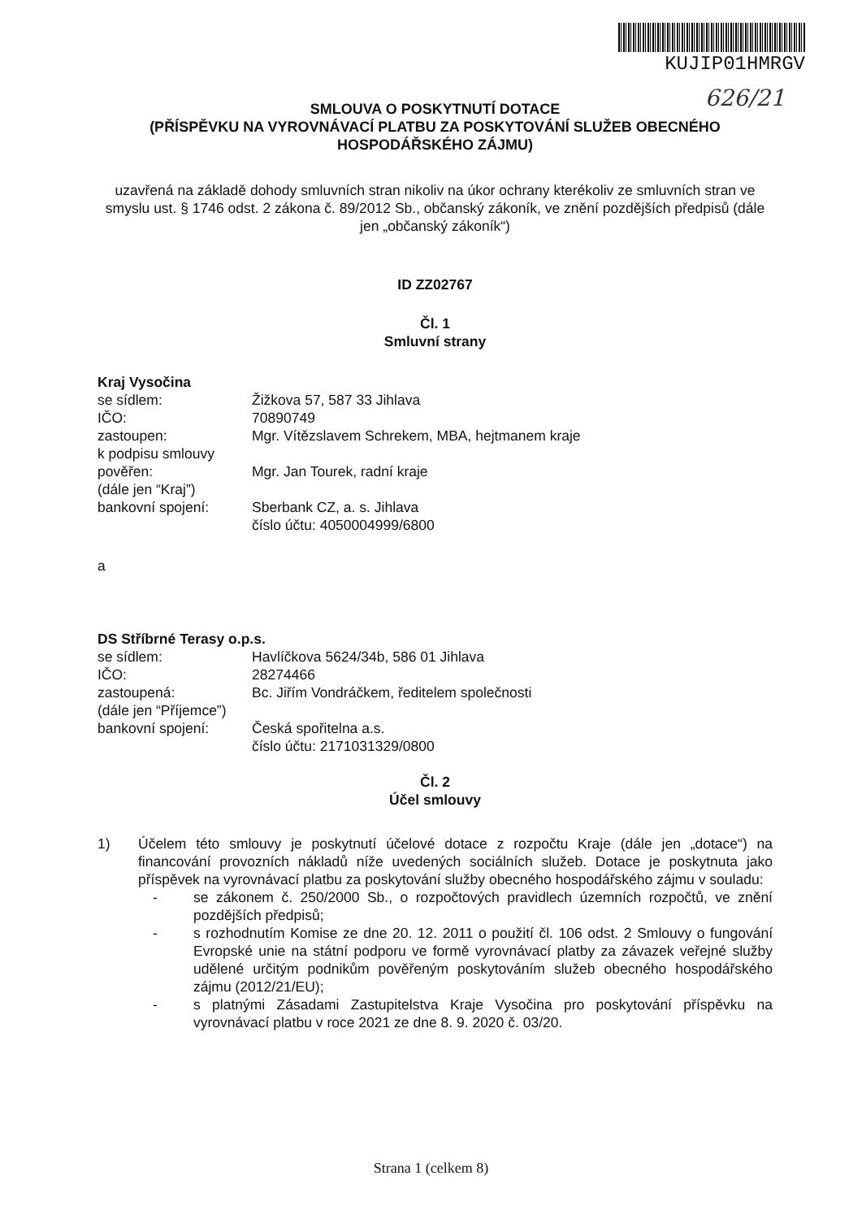KUJIP01HMRGV
626/21
SMLOUVA O POSKYTNUTÍ DOTACE
(PŘÍSPĚVKU NA VYROVNÁVACÍ PLATBU ZA POSKYTOVÁNÍ SLUŽEB OBECNÉHO HOSPODÁŘSKÉHO ZÁJMU)
uzavřená na základě dohody smluvních stran nikoliv na úkor ochrany kterékoliv ze smluvních stran ve smyslu ust. § 1746 odst. 2 zákona č. 89/2012 Sb., občanský zákoník, ve znění pozdějších předpisů (dále jen „občanský zákoník“)
ID ZZ02767
Čl. 1
Smluvní strany
Kraj Vysočina
se sídlem: Žižkova 57, 587 33 Jihlava IČO: 70890749 zastoupen: Mgr. Vítězslavem Schrekem, MBA, hejtmanem kraje k podpisu smlouvy pověřen: Mgr. Jan Tourek, radní kraje (dále jen “Kraj”) bankovní spojení: Sberbank CZ, a. s. Jihlava
číslo účtu: 4050004999/6800
a
DS Stříbrné Terasy o.p.s.
se sídlem: Havlíčkova 5624/34b, 586 01 Jihlava IČO: 28274466 zastoupená: Bc. Jiřím Vondráčkem, ředitelem společnosti (dále jen “Příjemce”) bankovní spojení: Česká spořitelna a.s.
číslo účtu: 2171031329/0800
Čl. 2
Účel smlouvy
1) Účelem této smlouvy je poskytnutí účelové dotace z rozpočtu Kraje (dále jen „dotace“) na financování provozních nákladů níže uvedených sociálních služeb. Dotace je poskytnuta jako příspěvek na vyrovnávací platbu za poskytování služby obecného hospodářského zájmu v souladu:
- se zákonem č. 250/2000 Sb., o rozpočtových pravidlech územních rozpočtů, ve znění pozdějších předpisů;
- s rozhodnutím Komise ze dne 20. 12. 2011 o použití čl. 106 odst. 2 Smlouvy o fungování Evropské unie na státní podporu ve formě vyrovnávací platby za závazek veřejné služby udělené určitým podnikům pověřeným poskytováním služeb obecného hospodářského zájmu (2012/21/EU);
- s platnými Zásadami Zastupitelstva Kraje Vysočina pro poskytování příspěvku na vyrovnávací platbu v roce 2021 ze dne 8. 9. 2020 č. 03/20.
Strana 1 (celkem 8)